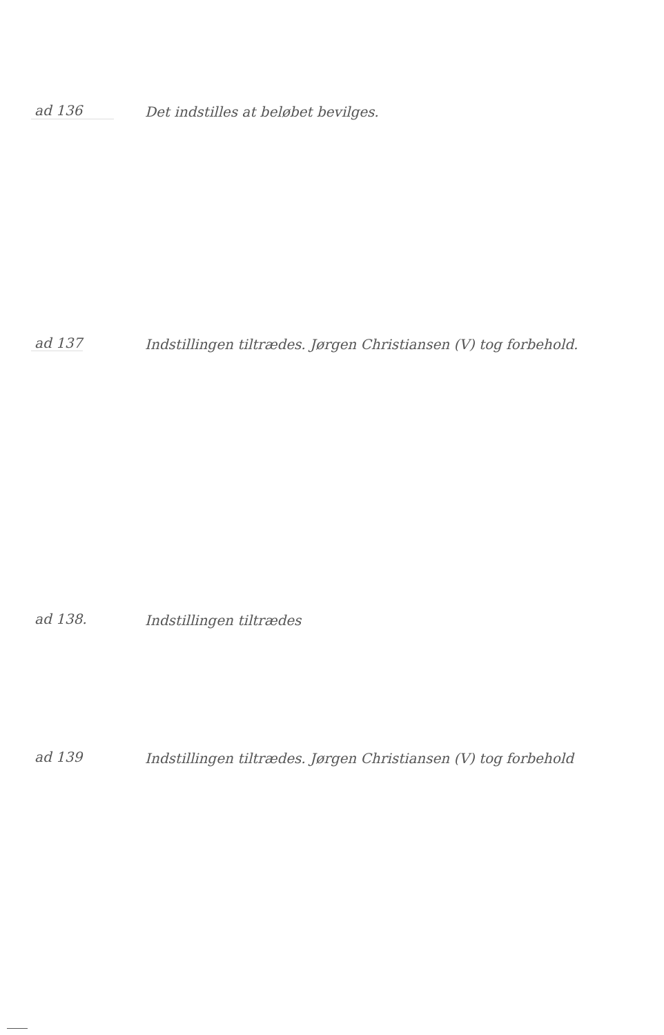ad 136
Det indstilles at beløbet bevilges.
ad 137
Indstillingen tiltrædes. Jørgen Christiansen (V) tog forbehold.
ad 138.
Indstillingen tiltrædes
ad 139
Indstillingen tiltrædes. Jørgen Christiansen (V) tog forbehold